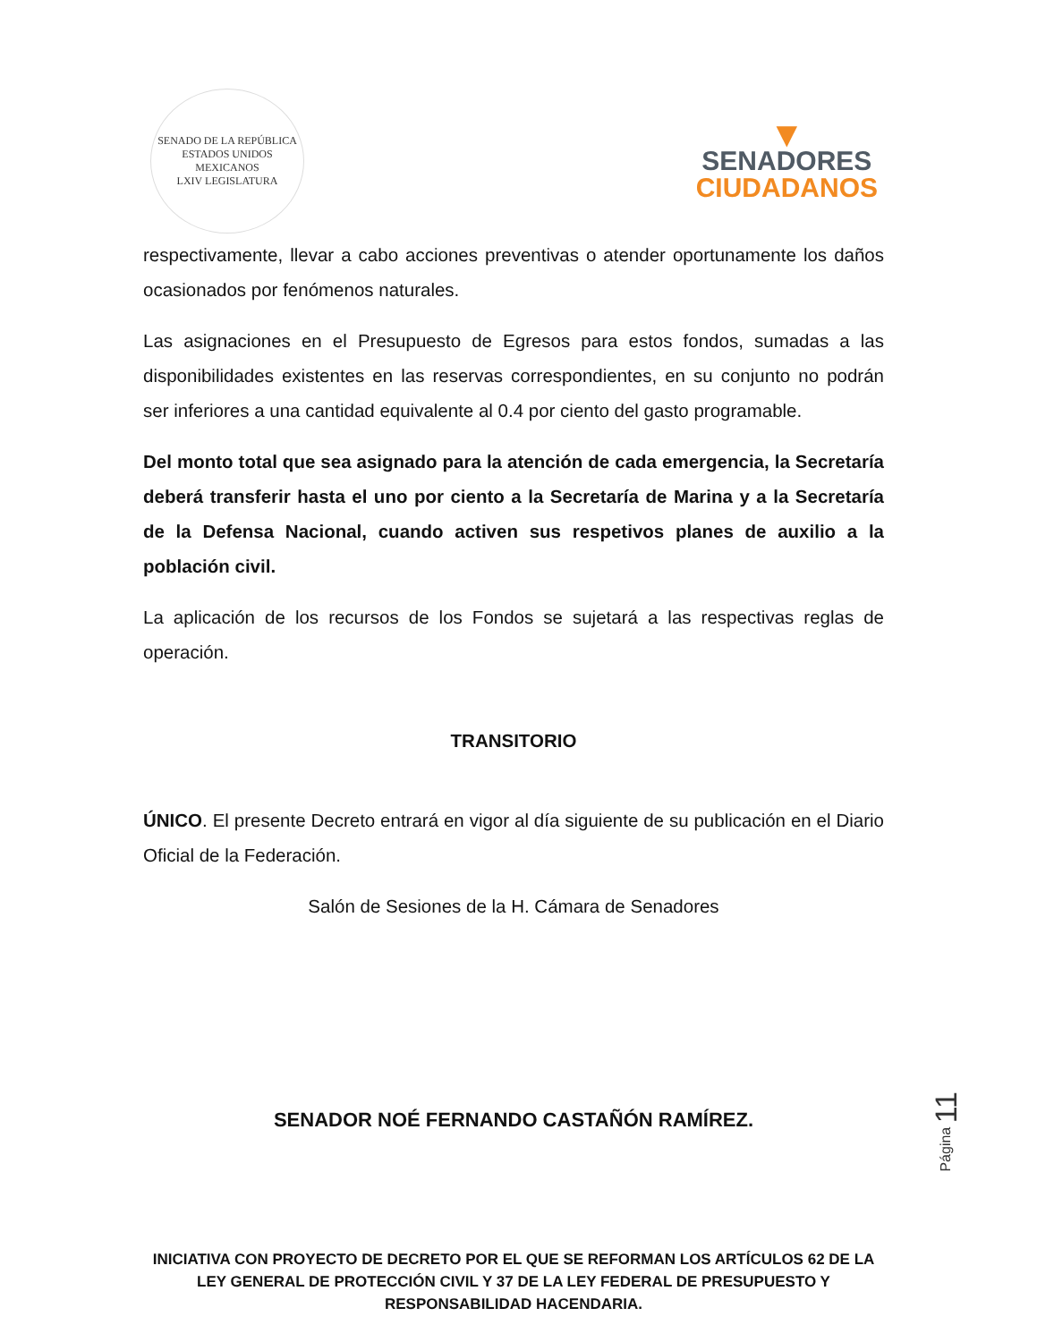SENADO DE LA REPÚBLICA
ESTADOS UNIDOS MEXICANOS
LXIV LEGISLATURA
▼
SENADORES
CIUDADANOS
respectivamente, llevar a cabo acciones preventivas o atender oportunamente los daños ocasionados por fenómenos naturales.
Las asignaciones en el Presupuesto de Egresos para estos fondos, sumadas a las disponibilidades existentes en las reservas correspondientes, en su conjunto no podrán ser inferiores a una cantidad equivalente al 0.4 por ciento del gasto programable.
Del monto total que sea asignado para la atención de cada emergencia, la Secretaría deberá transferir hasta el uno por ciento a la Secretaría de Marina y a la Secretaría de la Defensa Nacional, cuando activen sus respetivos planes de auxilio a la población civil.
La aplicación de los recursos de los Fondos se sujetará a las respectivas reglas de operación.
TRANSITORIO
ÚNICO. El presente Decreto entrará en vigor al día siguiente de su publicación en el Diario Oficial de la Federación.
Salón de Sesiones de la H. Cámara de Senadores
SENADOR NOÉ FERNANDO CASTAÑÓN RAMÍREZ.
Página 11
INICIATIVA CON PROYECTO DE DECRETO POR EL QUE SE REFORMAN LOS ARTÍCULOS 62 DE LA LEY GENERAL DE PROTECCIÓN CIVIL Y 37 DE LA LEY FEDERAL DE PRESUPUESTO Y RESPONSABILIDAD HACENDARIA.